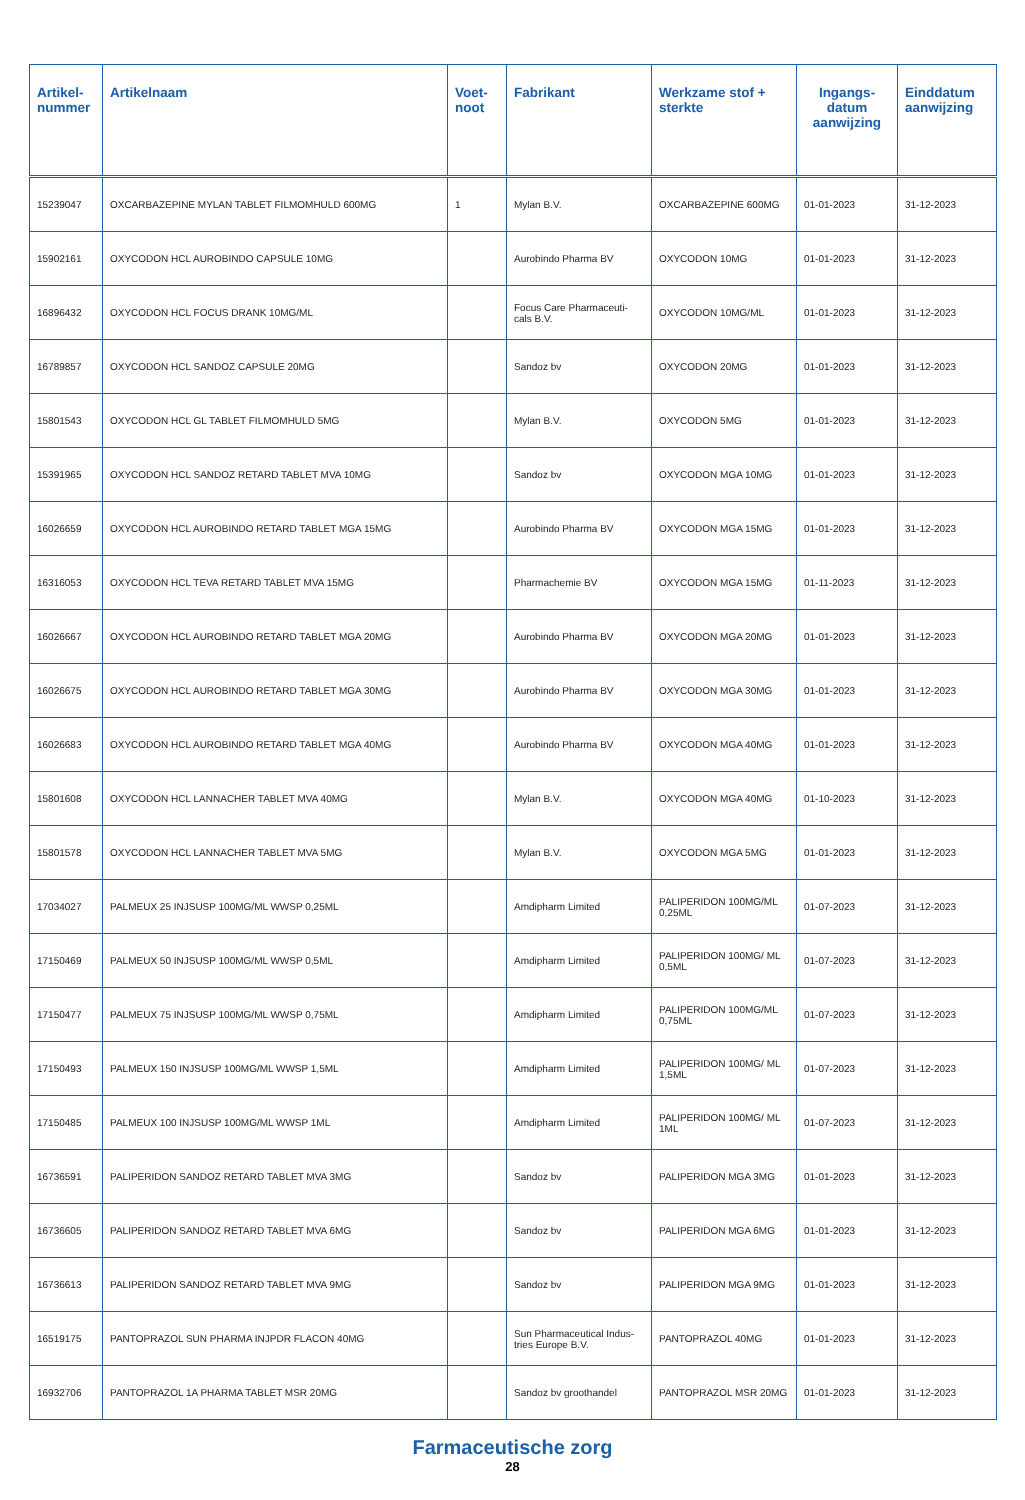| Artikel- nummer | Artikelnaam | Voet- noot | Fabrikant | Werkzame stof + sterkte | Ingangs- datum aanwijzing | Einddatum aanwijzing |
| --- | --- | --- | --- | --- | --- | --- |
| 15239047 | OXCARBAZEPINE MYLAN TABLET FILMOMHULD 600MG | 1 | Mylan B.V. | OXCARBAZEPINE 600MG | 01-01-2023 | 31-12-2023 |
| 15902161 | OXYCODON HCL AUROBINDO CAPSULE 10MG | | Aurobindo Pharma BV | OXYCODON 10MG | 01-01-2023 | 31-12-2023 |
| 16896432 | OXYCODON HCL FOCUS DRANK 10MG/ML | | Focus Care Pharmaceuti-cals B.V. | OXYCODON 10MG/ML | 01-01-2023 | 31-12-2023 |
| 16789857 | OXYCODON HCL SANDOZ CAPSULE 20MG | | Sandoz bv | OXYCODON 20MG | 01-01-2023 | 31-12-2023 |
| 15801543 | OXYCODON HCL GL TABLET FILMOMHULD 5MG | | Mylan B.V. | OXYCODON 5MG | 01-01-2023 | 31-12-2023 |
| 15391965 | OXYCODON HCL SANDOZ RETARD TABLET MVA 10MG | | Sandoz bv | OXYCODON MGA 10MG | 01-01-2023 | 31-12-2023 |
| 16026659 | OXYCODON HCL AUROBINDO RETARD TABLET MGA 15MG | | Aurobindo Pharma BV | OXYCODON MGA 15MG | 01-01-2023 | 31-12-2023 |
| 16316053 | OXYCODON HCL TEVA RETARD TABLET MVA 15MG | | Pharmachemie BV | OXYCODON MGA 15MG | 01-11-2023 | 31-12-2023 |
| 16026667 | OXYCODON HCL AUROBINDO RETARD TABLET MGA 20MG | | Aurobindo Pharma BV | OXYCODON MGA 20MG | 01-01-2023 | 31-12-2023 |
| 16026675 | OXYCODON HCL AUROBINDO RETARD TABLET MGA 30MG | | Aurobindo Pharma BV | OXYCODON MGA 30MG | 01-01-2023 | 31-12-2023 |
| 16026683 | OXYCODON HCL AUROBINDO RETARD TABLET MGA 40MG | | Aurobindo Pharma BV | OXYCODON MGA 40MG | 01-01-2023 | 31-12-2023 |
| 15801608 | OXYCODON HCL LANNACHER TABLET MVA 40MG | | Mylan B.V. | OXYCODON MGA 40MG | 01-10-2023 | 31-12-2023 |
| 15801578 | OXYCODON HCL LANNACHER TABLET MVA 5MG | | Mylan B.V. | OXYCODON MGA 5MG | 01-01-2023 | 31-12-2023 |
| 17034027 | PALMEUX 25 INJSUSP 100MG/ML WWSP 0,25ML | | Amdipharm Limited | PALIPERIDON 100MG/ML 0,25ML | 01-07-2023 | 31-12-2023 |
| 17150469 | PALMEUX 50 INJSUSP 100MG/ML WWSP 0,5ML | | Amdipharm Limited | PALIPERIDON 100MG/ ML 0,5ML | 01-07-2023 | 31-12-2023 |
| 17150477 | PALMEUX 75 INJSUSP 100MG/ML WWSP 0,75ML | | Amdipharm Limited | PALIPERIDON 100MG/ML 0,75ML | 01-07-2023 | 31-12-2023 |
| 17150493 | PALMEUX 150 INJSUSP 100MG/ML WWSP 1,5ML | | Amdipharm Limited | PALIPERIDON 100MG/ ML 1,5ML | 01-07-2023 | 31-12-2023 |
| 17150485 | PALMEUX 100 INJSUSP 100MG/ML WWSP 1ML | | Amdipharm Limited | PALIPERIDON 100MG/ ML 1ML | 01-07-2023 | 31-12-2023 |
| 16736591 | PALIPERIDON SANDOZ RETARD TABLET MVA 3MG | | Sandoz bv | PALIPERIDON MGA 3MG | 01-01-2023 | 31-12-2023 |
| 16736605 | PALIPERIDON SANDOZ RETARD TABLET MVA 6MG | | Sandoz bv | PALIPERIDON MGA 6MG | 01-01-2023 | 31-12-2023 |
| 16736613 | PALIPERIDON SANDOZ RETARD TABLET MVA 9MG | | Sandoz bv | PALIPERIDON MGA 9MG | 01-01-2023 | 31-12-2023 |
| 16519175 | PANTOPRAZOL SUN PHARMA INJPDR FLACON 40MG | | Sun Pharmaceutical Indus-tries Europe B.V. | PANTOPRAZOL 40MG | 01-01-2023 | 31-12-2023 |
| 16932706 | PANTOPRAZOL 1A PHARMA TABLET MSR 20MG | | Sandoz bv groothandel | PANTOPRAZOL MSR 20MG | 01-01-2023 | 31-12-2023 |
Farmaceutische zorg
28